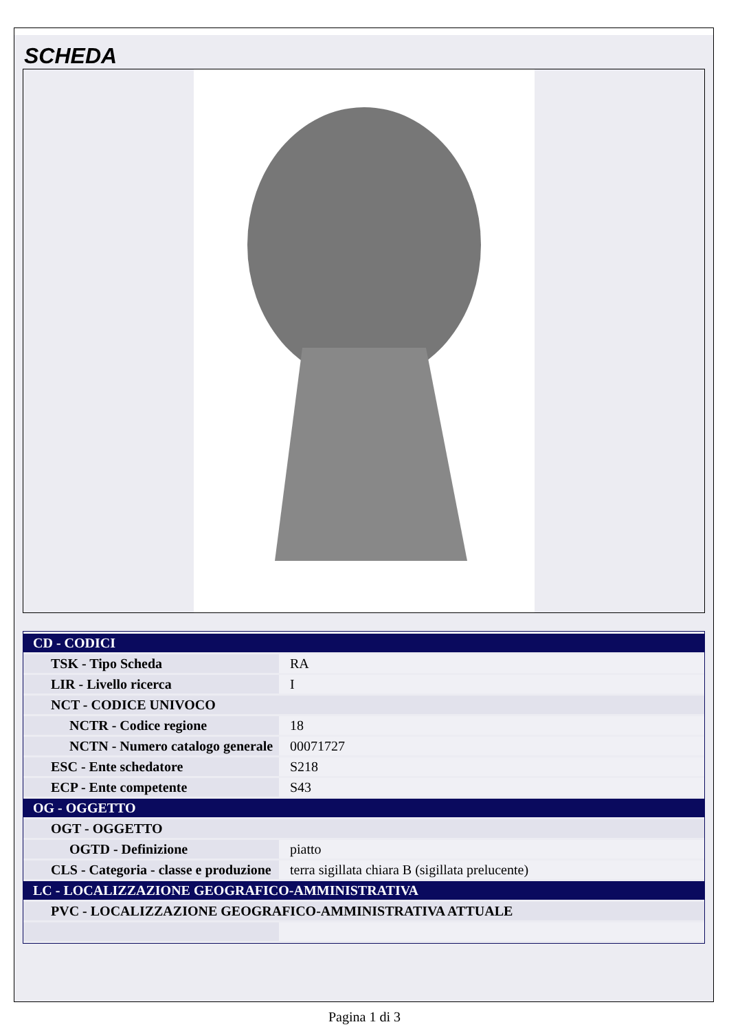SCHEDA
| CD - CODICI | |
| TSK - Tipo Scheda | RA |
| LIR - Livello ricerca | I |
| NCT - CODICE UNIVOCO | |
| NCTR - Codice regione | 18 |
| NCTN - Numero catalogo generale | 00071727 |
| ESC - Ente schedatore | S218 |
| ECP - Ente competente | S43 |
| OG - OGGETTO | |
| OGT - OGGETTO | |
| OGTD - Definizione | piatto |
| CLS - Categoria - classe e produzione | terra sigillata chiara B (sigillata prelucente) |
| LC - LOCALIZZAZIONE GEOGRAFICO-AMMINISTRATIVA | |
| PVC - LOCALIZZAZIONE GEOGRAFICO-AMMINISTRATIVA ATTUALE | |
Pagina 1 di 3